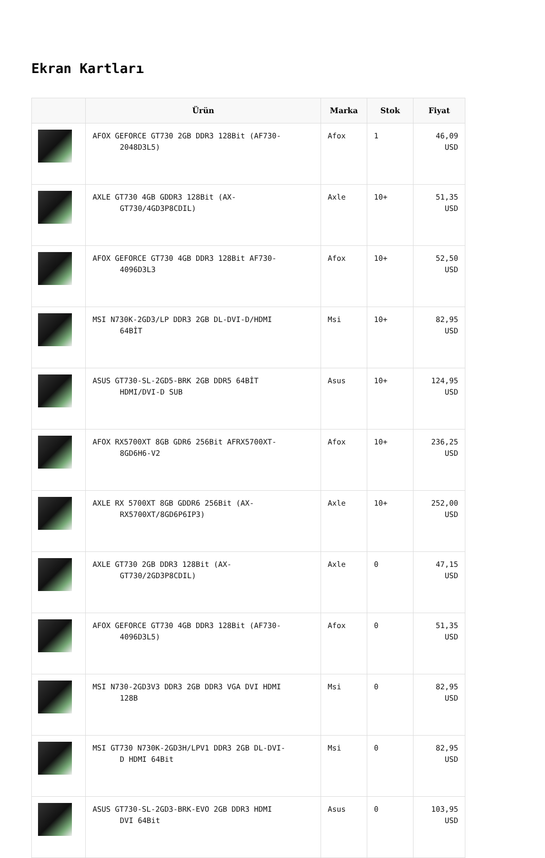Ekran Kartları
| | Ürün | Marka | Stok | Fiyat |
| --- | --- | --- | --- | --- |
| | AFOX GEFORCE GT730 2GB DDR3 128Bit (AF730- 2048D3L5) | Afox | 1 | 46,09 USD |
| | AXLE GT730 4GB GDDR3 128Bit (AX- GT730/4GD3P8CDIL) | Axle | 10+ | 51,35 USD |
| | AFOX GEFORCE GT730 4GB DDR3 128Bit AF730- 4096D3L3 | Afox | 10+ | 52,50 USD |
| | MSI N730K-2GD3/LP DDR3 2GB DL-DVI-D/HDMI 64BİT | Msi | 10+ | 82,95 USD |
| | ASUS GT730-SL-2GD5-BRK 2GB DDR5 64BİT HDMI/DVI-D SUB | Asus | 10+ | 124,95 USD |
| | AFOX RX5700XT 8GB GDR6 256Bit AFRX5700XT- 8GD6H6-V2 | Afox | 10+ | 236,25 USD |
| | AXLE RX 5700XT 8GB GDDR6 256Bit (AX- RX5700XT/8GD6P6IP3) | Axle | 10+ | 252,00 USD |
| | AXLE GT730 2GB DDR3 128Bit (AX- GT730/2GD3P8CDIL) | Axle | 0 | 47,15 USD |
| | AFOX GEFORCE GT730 4GB DDR3 128Bit (AF730- 4096D3L5) | Afox | 0 | 51,35 USD |
| | MSI N730-2GD3V3 DDR3 2GB DDR3 VGA DVI HDMI 128B | Msi | 0 | 82,95 USD |
| | MSI GT730 N730K-2GD3H/LPV1 DDR3 2GB DL-DVI- D HDMI 64Bit | Msi | 0 | 82,95 USD |
| | ASUS GT730-SL-2GD3-BRK-EVO 2GB DDR3 HDMI DVI 64Bit | Asus | 0 | 103,95 USD |